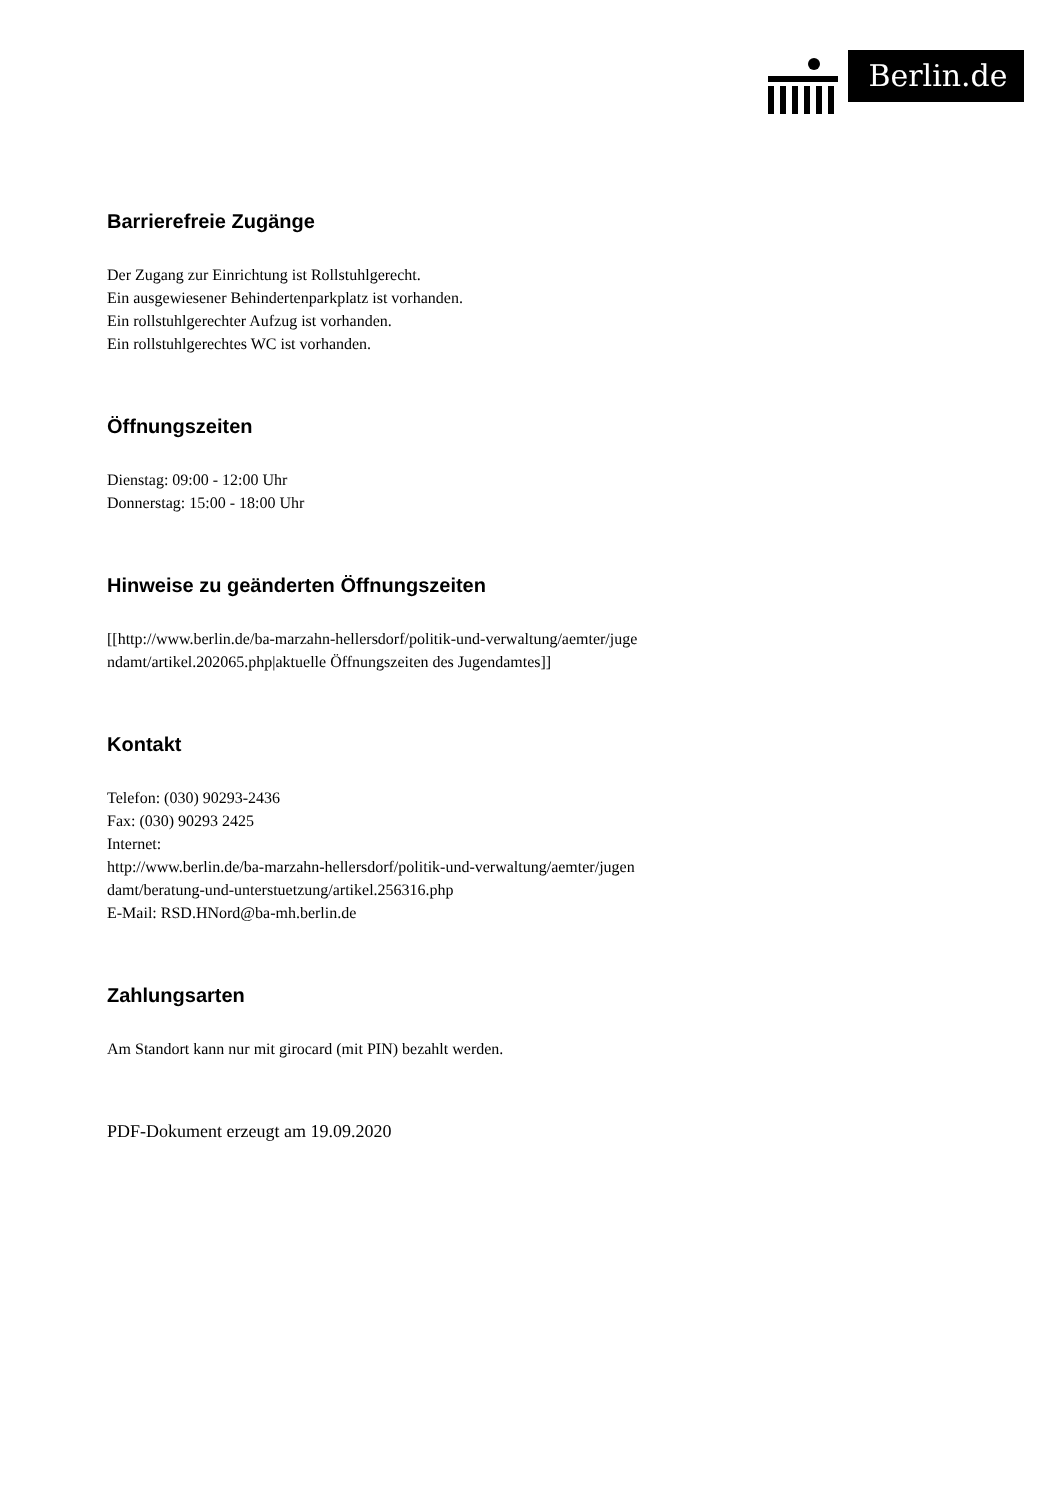Berlin.de
Barrierefreie Zugänge
Der Zugang zur Einrichtung ist Rollstuhlgerecht.
Ein ausgewiesener Behindertenparkplatz ist vorhanden.
Ein rollstuhlgerechter Aufzug ist vorhanden.
Ein rollstuhlgerechtes WC ist vorhanden.
Öffnungszeiten
Dienstag: 09:00 - 12:00 Uhr
Donnerstag: 15:00 - 18:00 Uhr
Hinweise zu geänderten Öffnungszeiten
[[http://www.berlin.de/ba-marzahn-hellersdorf/politik-und-verwaltung/aemter/juge
ndamt/artikel.202065.php|aktuelle Öffnungszeiten des Jugendamtes]]
Kontakt
Telefon: (030) 90293-2436
Fax: (030) 90293 2425
Internet:
http://www.berlin.de/ba-marzahn-hellersdorf/politik-und-verwaltung/aemter/jugen
damt/beratung-und-unterstuetzung/artikel.256316.php
E-Mail: RSD.HNord@ba-mh.berlin.de
Zahlungsarten
Am Standort kann nur mit girocard (mit PIN) bezahlt werden.
PDF-Dokument erzeugt am 19.09.2020